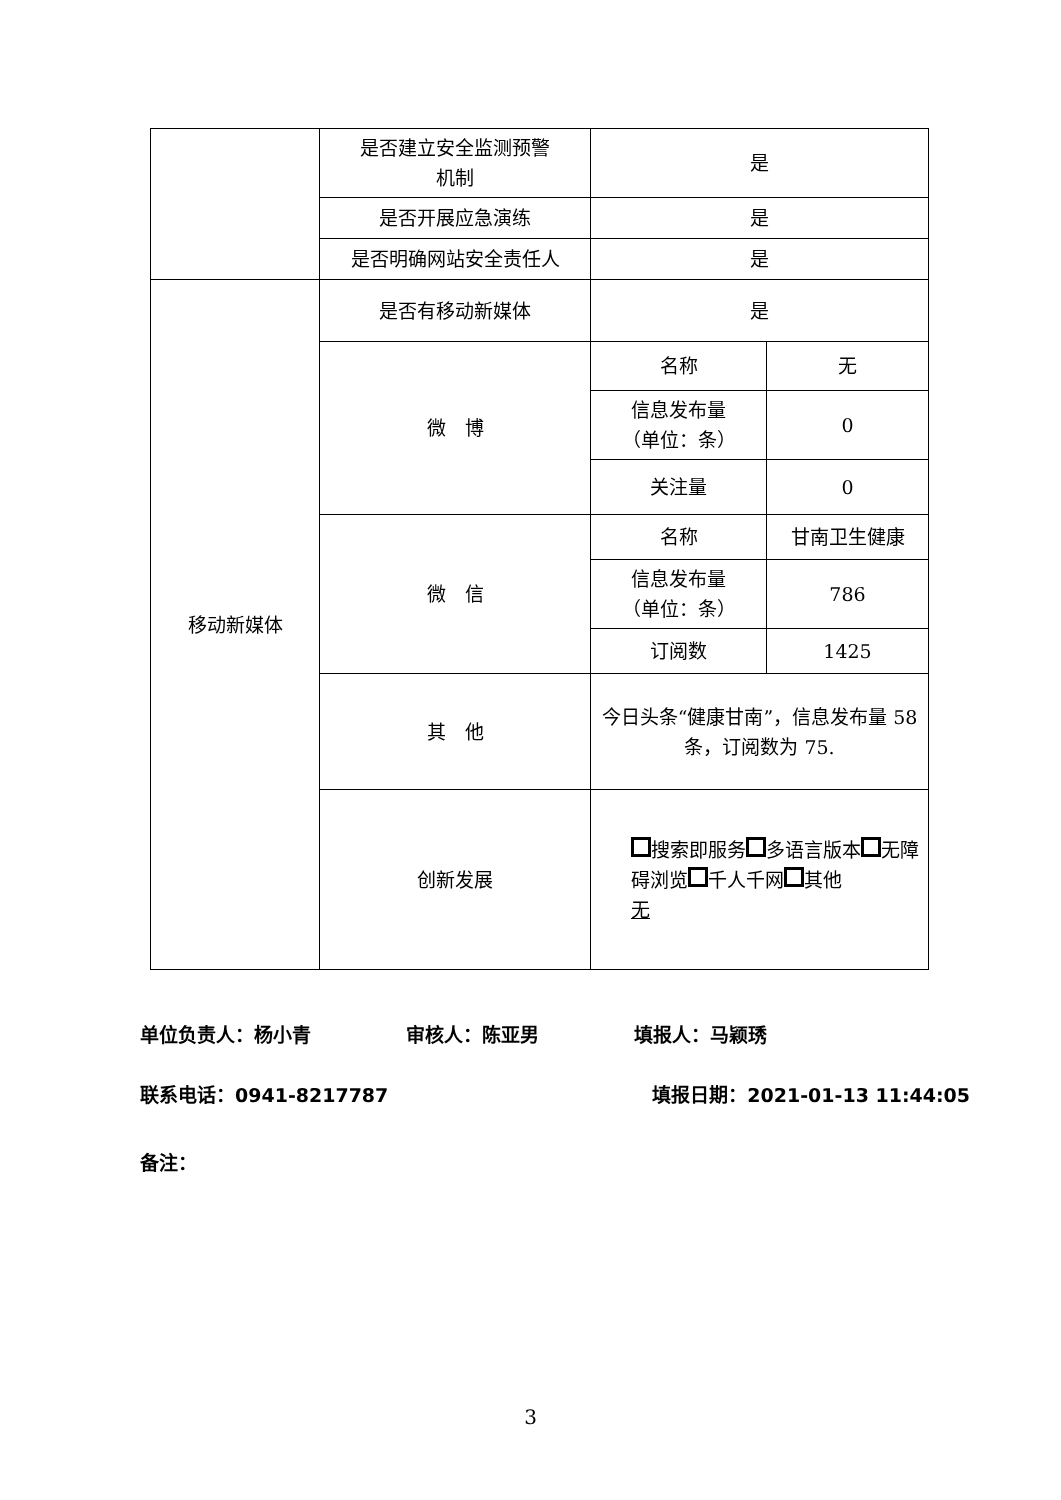| | 是否建立安全监测预警 机制 | 是 | |
| | 是否开展应急演练 | 是 | |
| | 是否明确网站安全责任人 | 是 | |
| 移动新媒体 | 是否有移动新媒体 | 是 | |
| | 微 博 | 名称 | 无 |
| | | 信息发布量 （单位：条） | 0 |
| | | 关注量 | 0 |
| | 微 信 | 名称 | 甘南卫生健康 |
| | | 信息发布量 （单位：条） | 786 |
| | | 订阅数 | 1425 |
| | 其 他 | 今日头条“健康甘南”，信息发布量 58 条，订阅数为 75. | |
| | 创新发展 | 搜索即服务 多语言版本 无障碍浏览 千人千网 其他 无 | |
单位负责人：杨小青　　　　　审核人：陈亚男　　　　　填报人：马颖琇
联系电话：0941-8217787 填报日期：2021-01-13 11:44:05
备注：
3